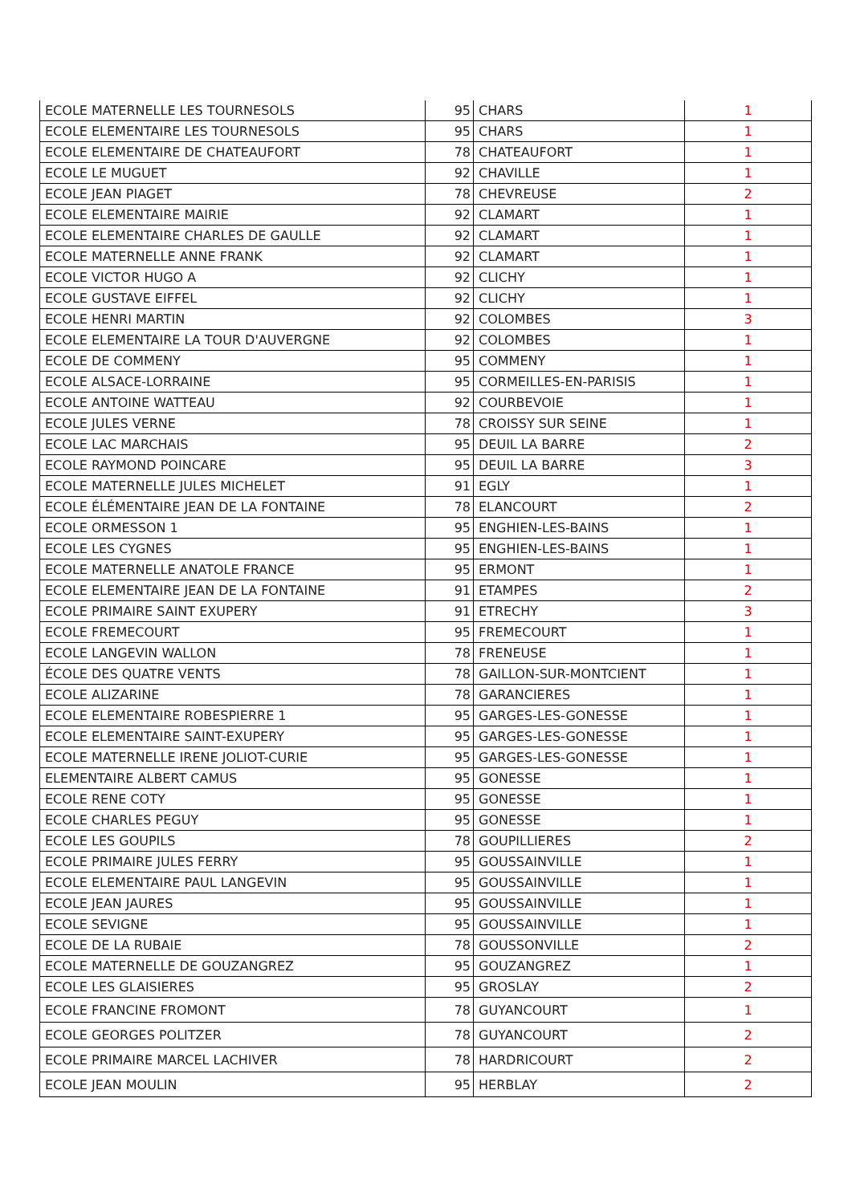| ECOLE MATERNELLE LES TOURNESOLS | 95 | CHARS | 1 |
| ECOLE ELEMENTAIRE LES TOURNESOLS | 95 | CHARS | 1 |
| ECOLE ELEMENTAIRE DE CHATEAUFORT | 78 | CHATEAUFORT | 1 |
| ECOLE LE MUGUET | 92 | CHAVILLE | 1 |
| ECOLE JEAN PIAGET | 78 | CHEVREUSE | 2 |
| ECOLE ELEMENTAIRE MAIRIE | 92 | CLAMART | 1 |
| ECOLE ELEMENTAIRE CHARLES DE GAULLE | 92 | CLAMART | 1 |
| ECOLE MATERNELLE ANNE FRANK | 92 | CLAMART | 1 |
| ECOLE VICTOR HUGO A | 92 | CLICHY | 1 |
| ECOLE GUSTAVE EIFFEL | 92 | CLICHY | 1 |
| ECOLE HENRI MARTIN | 92 | COLOMBES | 3 |
| ECOLE ELEMENTAIRE LA TOUR D'AUVERGNE | 92 | COLOMBES | 1 |
| ECOLE DE COMMENY | 95 | COMMENY | 1 |
| ECOLE ALSACE-LORRAINE | 95 | CORMEILLES-EN-PARISIS | 1 |
| ECOLE ANTOINE WATTEAU | 92 | COURBEVOIE | 1 |
| ECOLE JULES VERNE | 78 | CROISSY SUR SEINE | 1 |
| ECOLE LAC MARCHAIS | 95 | DEUIL LA BARRE | 2 |
| ECOLE RAYMOND POINCARE | 95 | DEUIL LA BARRE | 3 |
| ECOLE MATERNELLE JULES MICHELET | 91 | EGLY | 1 |
| ECOLE ÉLÉMENTAIRE JEAN DE LA FONTAINE | 78 | ELANCOURT | 2 |
| ECOLE ORMESSON 1 | 95 | ENGHIEN-LES-BAINS | 1 |
| ECOLE LES CYGNES | 95 | ENGHIEN-LES-BAINS | 1 |
| ECOLE MATERNELLE ANATOLE FRANCE | 95 | ERMONT | 1 |
| ECOLE ELEMENTAIRE JEAN DE LA FONTAINE | 91 | ETAMPES | 2 |
| ECOLE PRIMAIRE SAINT EXUPERY | 91 | ETRECHY | 3 |
| ECOLE FREMECOURT | 95 | FREMECOURT | 1 |
| ECOLE LANGEVIN WALLON | 78 | FRENEUSE | 1 |
| ÉCOLE DES QUATRE VENTS | 78 | GAILLON-SUR-MONTCIENT | 1 |
| ECOLE ALIZARINE | 78 | GARANCIERES | 1 |
| ECOLE ELEMENTAIRE ROBESPIERRE 1 | 95 | GARGES-LES-GONESSE | 1 |
| ECOLE ELEMENTAIRE SAINT-EXUPERY | 95 | GARGES-LES-GONESSE | 1 |
| ECOLE MATERNELLE IRENE JOLIOT-CURIE | 95 | GARGES-LES-GONESSE | 1 |
| ELEMENTAIRE ALBERT CAMUS | 95 | GONESSE | 1 |
| ECOLE RENE COTY | 95 | GONESSE | 1 |
| ECOLE CHARLES PEGUY | 95 | GONESSE | 1 |
| ECOLE LES GOUPILS | 78 | GOUPILLIERES | 2 |
| ECOLE PRIMAIRE JULES FERRY | 95 | GOUSSAINVILLE | 1 |
| ECOLE ELEMENTAIRE PAUL LANGEVIN | 95 | GOUSSAINVILLE | 1 |
| ECOLE JEAN JAURES | 95 | GOUSSAINVILLE | 1 |
| ECOLE SEVIGNE | 95 | GOUSSAINVILLE | 1 |
| ECOLE DE LA RUBAIE | 78 | GOUSSONVILLE | 2 |
| ECOLE MATERNELLE DE GOUZANGREZ | 95 | GOUZANGREZ | 1 |
| ECOLE LES GLAISIERES | 95 | GROSLAY | 2 |
| ECOLE FRANCINE FROMONT | 78 | GUYANCOURT | 1 |
| ECOLE GEORGES POLITZER | 78 | GUYANCOURT | 2 |
| ECOLE PRIMAIRE MARCEL LACHIVER | 78 | HARDRICOURT | 2 |
| ECOLE JEAN MOULIN | 95 | HERBLAY | 2 |